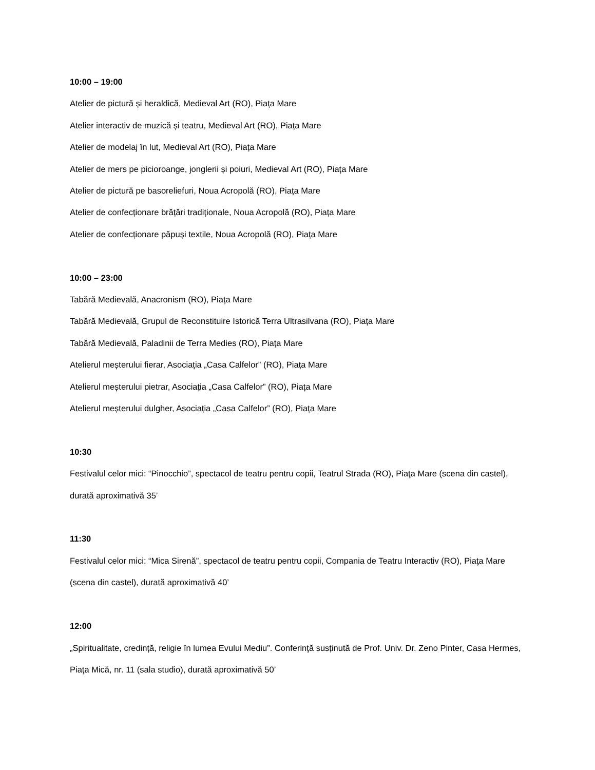10:00 – 19:00
Atelier de pictură și heraldică, Medieval Art (RO), Piața Mare
Atelier interactiv de muzică și teatru, Medieval Art (RO), Piața Mare
Atelier de modelaj în lut, Medieval Art (RO), Piața Mare
Atelier de mers pe picioroange, jonglerii și poiuri, Medieval Art (RO), Piața Mare
Atelier de pictură pe basoreliefuri, Noua Acropolă (RO), Piața Mare
Atelier de confecționare brățări tradiționale, Noua Acropolă (RO), Piața Mare
Atelier de confecționare păpuși textile, Noua Acropolă (RO), Piața Mare
10:00 – 23:00
Tabără Medievală, Anacronism (RO), Piața Mare
Tabără Medievală, Grupul de Reconstituire Istorică Terra Ultrasilvana (RO), Piața Mare
Tabără Medievală, Paladinii de Terra Medies (RO), Piaţa Mare
Atelierul meșterului fierar, Asociația „Casa Calfelor” (RO), Piața Mare
Atelierul meșterului pietrar, Asociația „Casa Calfelor” (RO), Piața Mare
Atelierul meșterului dulgher, Asociația „Casa Calfelor” (RO), Piața Mare
10:30
Festivalul celor mici: “Pinocchio”, spectacol de teatru pentru copii, Teatrul Strada (RO), Piaţa Mare (scena din castel), durată aproximativă 35’
11:30
Festivalul celor mici: “Mica Sirenă”, spectacol de teatru pentru copii, Compania de Teatru Interactiv (RO), Piaţa Mare (scena din castel), durată aproximativă 40’
12:00
„Spiritualitate, credință, religie în lumea Evului Mediu”. Conferinţă susținută de Prof. Univ. Dr. Zeno Pinter, Casa Hermes, Piaţa Mică, nr. 11 (sala studio), durată aproximativă 50’